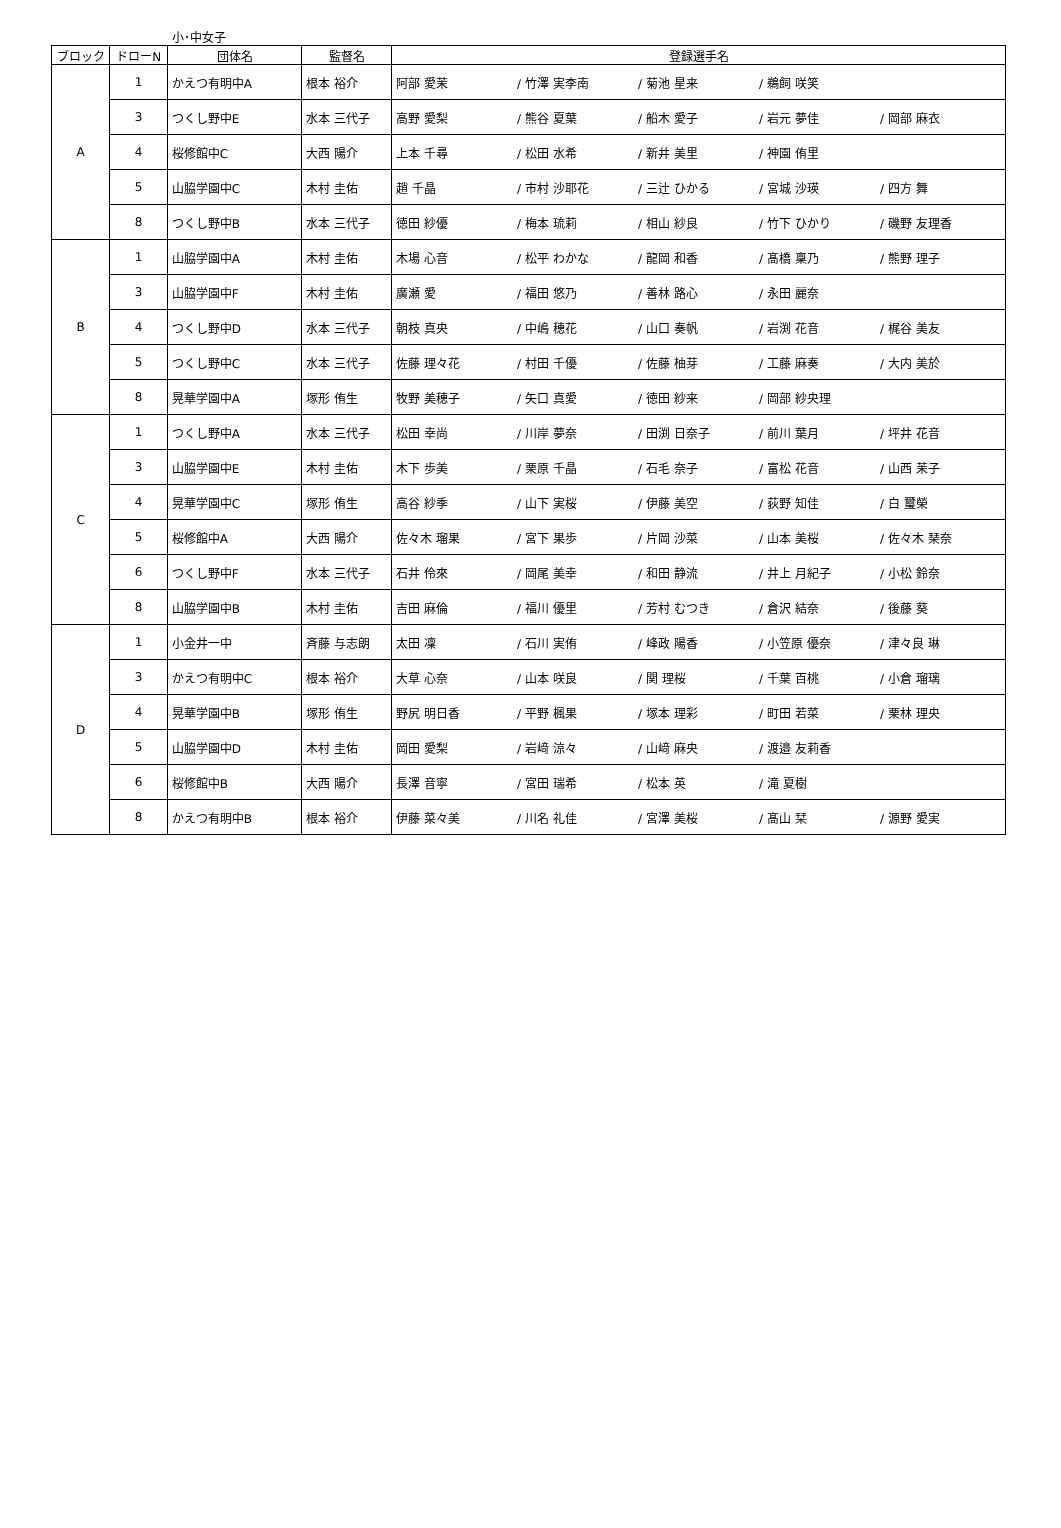小･中女子
| ブロック | ドローN | 団体名 | 監督名 | 登録選手名 |
| --- | --- | --- | --- | --- |
| A | 1 | かえつ有明中A | 根本 裕介 | 阿部 愛茉 / 竹澤 実李南 / 菊池 星来 / 鵜飼 咲笑 |
| | 3 | つくし野中E | 水本 三代子 | 高野 愛梨 / 熊谷 夏葉 / 船木 愛子 / 岩元 夢佳 / 岡部 麻衣 |
| | 4 | 桜修館中C | 大西 陽介 | 上本 千尋 / 松田 水希 / 新井 美里 / 神園 侑里 |
| | 5 | 山脇学園中C | 木村 圭佑 | 趙 千晶 / 市村 沙耶花 / 三辻 ひかる / 宮城 沙瑛 / 四方 舞 |
| | 8 | つくし野中B | 水本 三代子 | 徳田 紗優 / 梅本 琉莉 / 相山 紗良 / 竹下 ひかり / 磯野 友理香 |
| B | 1 | 山脇学園中A | 木村 圭佑 | 木場 心音 / 松平 わかな / 龍岡 和香 / 髙橋 稟乃 / 熊野 理子 |
| | 3 | 山脇学園中F | 木村 圭佑 | 廣瀬 愛 / 福田 悠乃 / 善林 路心 / 永田 麗奈 |
| | 4 | つくし野中D | 水本 三代子 | 朝枝 真央 / 中嶋 穂花 / 山口 奏帆 / 岩渕 花音 / 梶谷 美友 |
| | 5 | つくし野中C | 水本 三代子 | 佐藤 理々花 / 村田 千優 / 佐藤 柚芽 / 工藤 麻奏 / 大内 美於 |
| | 8 | 晃華学園中A | 塚形 侑生 | 牧野 美穂子 / 矢口 真愛 / 徳田 紗来 / 岡部 紗央理 |
| C | 1 | つくし野中A | 水本 三代子 | 松田 幸尚 / 川岸 夢奈 / 田渕 日奈子 / 前川 葉月 / 坪井 花音 |
| | 3 | 山脇学園中E | 木村 圭佑 | 木下 歩美 / 栗原 千晶 / 石毛 奈子 / 富松 花音 / 山西 茉子 |
| | 4 | 晃華学園中C | 塚形 侑生 | 高谷 紗季 / 山下 実桜 / 伊藤 美空 / 荻野 知佳 / 白 璽榮 |
| | 5 | 桜修館中A | 大西 陽介 | 佐々木 瑠果 / 宮下 果歩 / 片岡 沙菜 / 山本 美桜 / 佐々木 琹奈 |
| | 6 | つくし野中F | 水本 三代子 | 石井 伶來 / 岡尾 美幸 / 和田 静流 / 井上 月紀子 / 小松 鈴奈 |
| | 8 | 山脇学園中B | 木村 圭佑 | 吉田 麻倫 / 福川 優里 / 芳村 むつき / 倉沢 結奈 / 後藤 葵 |
| D | 1 | 小金井一中 | 斉藤 与志朗 | 太田 凜 / 石川 実侑 / 峰政 陽香 / 小笠原 優奈 / 津々良 琳 |
| | 3 | かえつ有明中C | 根本 裕介 | 大草 心奈 / 山本 咲良 / 関 理桜 / 千葉 百桃 / 小倉 瑠璃 |
| | 4 | 晃華学園中B | 塚形 侑生 | 野尻 明日香 / 平野 楓果 / 塚本 理彩 / 町田 若菜 / 栗林 理央 |
| | 5 | 山脇学園中D | 木村 圭佑 | 岡田 愛梨 / 岩﨑 涼々 / 山﨑 麻央 / 渡邉 友莉香 |
| | 6 | 桜修館中B | 大西 陽介 | 長澤 音寧 / 宮田 瑞希 / 松本 英 / 滝 夏樹 |
| | 8 | かえつ有明中B | 根本 裕介 | 伊藤 菜々美 / 川名 礼佳 / 宮澤 美桜 / 髙山 栞 / 源野 愛実 |